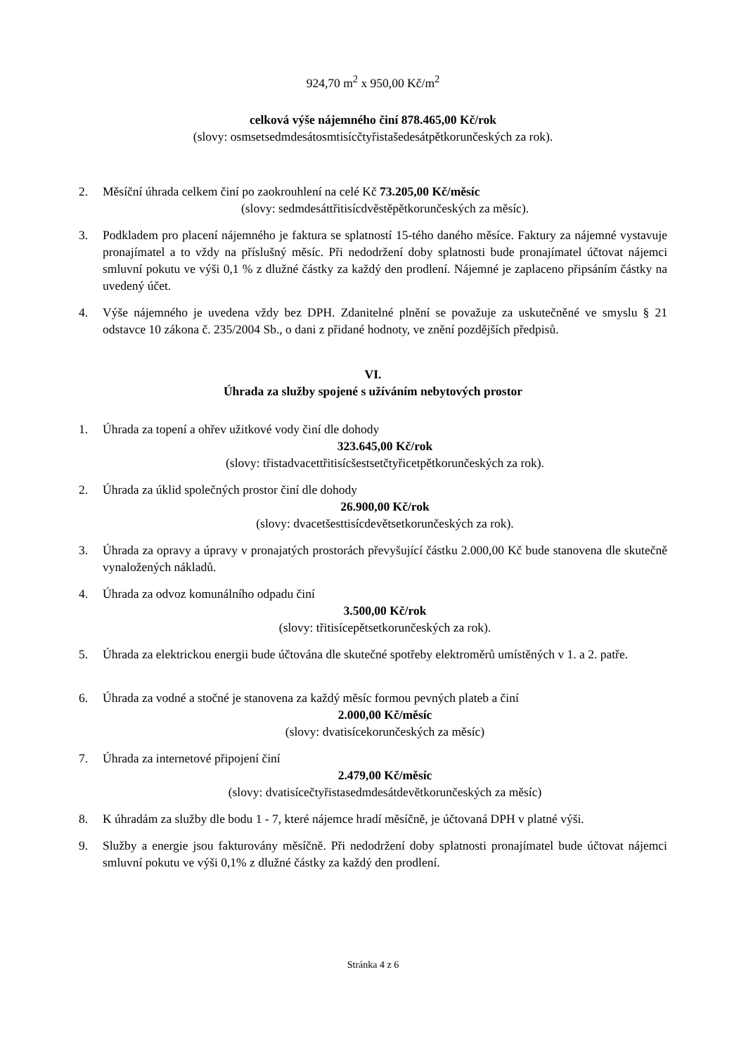924,70 m<sup>2</sup> x 950,00 Kč/m<sup>2</sup>
celková výše nájemného činí 878.465,00 Kč/rok
(slovy: osmsetsedmdesátosmtisícčtyřistašedesátpětkorunčeských za rok).
2. Měsíční úhrada celkem činí po zaokrouhlení na celé Kč 73.205,00 Kč/měsíc
(slovy: sedmdesáttřitisícdvěstěpětkorunčeských za měsíc).
3. Podkladem pro placení nájemného je faktura se splatností 15-tého daného měsíce. Faktury za nájemné vystavuje pronajímatel a to vždy na příslušný měsíc. Při nedodržení doby splatnosti bude pronajímatel účtovat nájemci smluvní pokutu ve výši 0,1 % z dlužné částky za každý den prodlení. Nájemné je zaplaceno připsáním částky na uvedený účet.
4. Výše nájemného je uvedena vždy bez DPH. Zdanitelné plnění se považuje za uskutečněné ve smyslu § 21 odstavce 10 zákona č. 235/2004 Sb., o dani z přidané hodnoty, ve znění pozdějších předpisů.
VI.
Úhrada za služby spojené s užíváním nebytových prostor
1. Úhrada za topení a ohřev užitkové vody činí dle dohody
323.645,00 Kč/rok
(slovy: třistadvacettřitisícšestsetčtyřicetpětkorunčeských za rok).
2. Úhrada za úklid společných prostor činí dle dohody
26.900,00 Kč/rok
(slovy: dvacetšesttisícdevětsetkorunčeských za rok).
3. Úhrada za opravy a úpravy v pronajatých prostorách převyšující částku 2.000,00 Kč bude stanovena dle skutečně vynaložených nákladů.
4. Úhrada za odvoz komunálního odpadu činí
3.500,00 Kč/rok
(slovy: třitisícepětsetkorunčeských za rok).
5. Úhrada za elektrickou energii bude účtována dle skutečné spotřeby elektroměrů umístěných v 1. a 2. patře.
6. Úhrada za vodné a stočné je stanovena za každý měsíc formou pevných plateb a činí
2.000,00 Kč/měsíc
(slovy: dvatisícekorunčeských za měsíc)
7. Úhrada za internetové připojení činí
2.479,00 Kč/měsíc
(slovy: dvatisícečtyřistasedmdesátdevětkorunčeských za měsíc)
8. K úhradám za služby dle bodu 1 - 7, které nájemce hradí měsíčně, je účtovaná DPH v platné výši.
9. Služby a energie jsou fakturovány měsíčně. Při nedodržení doby splatnosti pronajímatel bude účtovat nájemci smluvní pokutu ve výši 0,1% z dlužné částky za každý den prodlení.
Stránka 4 z 6